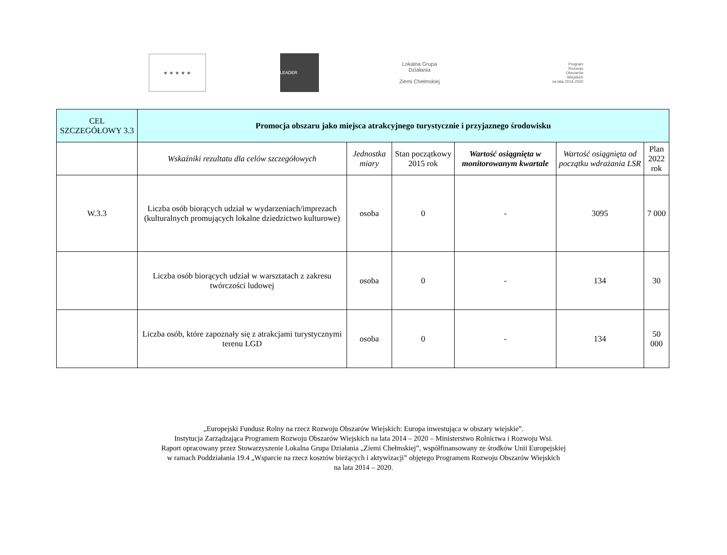★ ★ ★ ★ ★
LEADER
Lokalna Grupa Działania
Ziemi Chełmskiej
Program
Rozwoju
Obszarów
Wiejskich
na lata 2014-2020
| CEL SZCZEGÓŁOWY 3.3 | Promocja obszaru jako miejsca atrakcyjnego turystycznie i przyjaznego środowisku | | | | | |
| --- | --- | --- | --- | --- | --- | --- |
| | Wskaźniki rezultatu dla celów szczegółowych | Jednostka miary | Stan początkowy 2015 rok | Wartość osiągnięta w monitorowanym kwartale | Wartość osiągnięta od początku wdrażania LSR | Plan 2022 rok |
| W.3.3 | Liczba osób biorących udział w wydarzeniach/imprezach (kulturalnych promujących lokalne dziedzictwo kulturowe) | osoba | 0 | - | 3095 | 7 000 |
| | Liczba osób biorących udział w warsztatach z zakresu twórczości ludowej | osoba | 0 | - | 134 | 30 |
| | Liczba osób, które zapoznały się z atrakcjami turystycznymi terenu LGD | osoba | 0 | - | 134 | 50 000 |
„Europejski Fundusz Rolny na rzecz Rozwoju Obszarów Wiejskich: Europa inwestująca w obszary wiejskie”.
Instytucja Zarządzająca Programem Rozwoju Obszarów Wiejskich na lata 2014 – 2020 – Ministerstwo Rolnictwa i Rozwoju Wsi.
Raport opracowany przez Stowarzyszenie Lokalna Grupa Działania „Ziemi Chełmskiej”, współfinansowany ze środków Unii Europejskiej
w ramach Poddziałania 19.4 „Wsparcie na rzecz kosztów bieżących i aktywizacji” objętego Programem Rozwoju Obszarów Wiejskich
na lata 2014 – 2020.